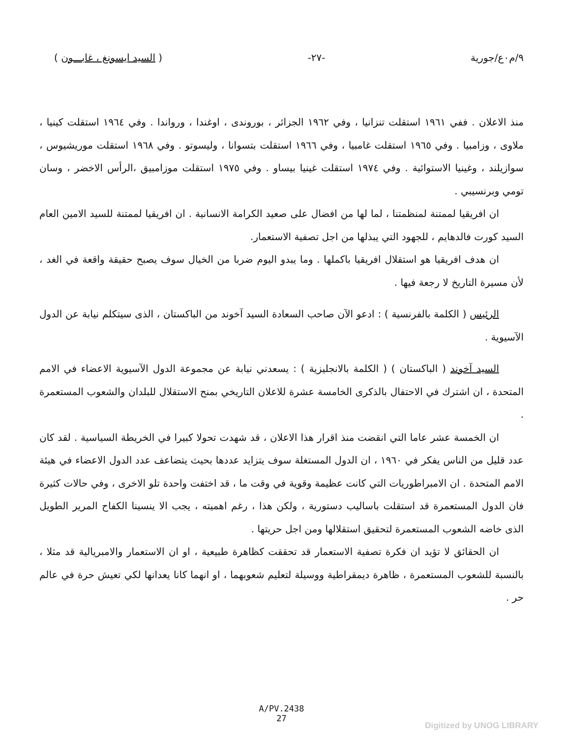٩/م٠ع/جورية -٢٧- ( السيد ايسونغ ، غابـــون )
منذ الاعلان . ففي ١٩٦١ استقلت تنزانيا ، وفي ١٩٦٢ الجزائر ، بوروندى ، اوغندا ، ورواندا . وفي ١٩٦٤ استقلت كينيا ، ملاوى ، وزامبيا . وفي ١٩٦٥ استقلت غامبيا ، وفي ١٩٦٦ استقلت بتسوانا ، وليسوتو . وفي ١٩٦٨ استقلت موريشيوس ، سوازيلند ، وغينيا الاستوائية . وفي ١٩٧٤ استقلت غينيا بيساو . وفي ١٩٧٥ استقلت موزامبيق ،الرأس الاخضر ، وسان تومي وبرنسيبي .
ان افريقيا لممتنة لمنظمتنا ، لما لها من افضال على صعيد الكرامة الانسانية . ان افريقيا لممتنة للسيد الامين العام السيد كورت فالدهايم ، للجهود التي يبذلها من اجل تصفية الاستعمار.
ان هدف افريقيا هو استقلال افريقيا باكملها . وما يبدو اليوم ضربا من الخيال سوف يصبح حقيقة واقعة في الغد ، لأن مسيرة التاريخ لا رجعة فيها .
الرئيس ( الكلمة بالفرنسية ) : ادعو الآن صاحب السعادة السيد آخوند من الباكستان ، الذى سيتكلم نيابة عن الدول الآسيوية .
السيد آخوند ( الباكستان ) ( الكلمة بالانجليزية ) : يسعدني نيابة عن مجموعة الدول الآسيوية الاعضاء في الامم المتحدة ، ان اشترك في الاحتفال بالذكرى الخامسة عشرة للاعلان التاريخي بمنح الاستقلال للبلدان والشعوب المستعمرة .
ان الخمسة عشر عاما التي انقضت منذ اقرار هذا الاعلان ، قد شهدت تحولا كبيرا في الخريطة السياسية . لقد كان عدد قليل من الناس يفكر في ١٩٦٠ ، ان الدول المستغلة سوف يتزايد عددها بحيث يتضاعف عدد الدول الاعضاء في هيئة الامم المتحدة . ان الامبراطوريات التي كانت عظيمة وقوية في وقت ما ، قد اختفت واحدة تلو الاخرى ، وفي حالات كثيرة فان الدول المستعمرة قد استقلت باساليب دستورية ، ولكن هذا ، رغم اهميته ، يجب الا ينسينا الكفاح المرير الطويل الذى خاضه الشعوب المستعمرة لتحقيق استقلالها ومن اجل حريتها .
ان الحقائق لا تؤيد ان فكرة تصفية الاستعمار قد تحققت كظاهرة طبيعية ، او ان الاستعمار والامبريالية قد مثلا ، بالنسبة للشعوب المستعمرة ، ظاهرة ديمقراطية ووسيلة لتعليم شعوبهما ، او انهما كانا يعدانها لكي تعيش حرة في عالم حر .
A/PV.2438
27
Digitized by UNOG LIBRARY